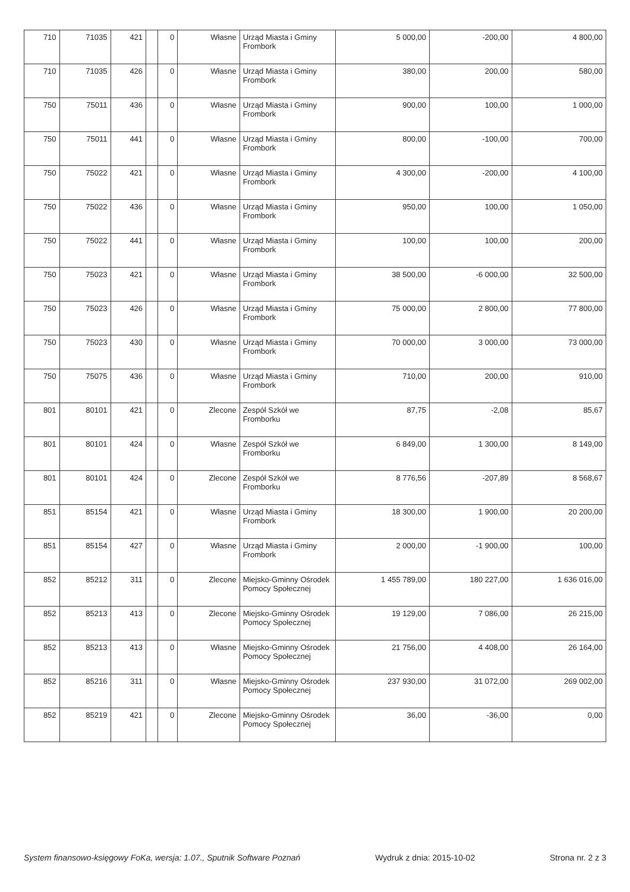| 710 | 71035 | 421 | | 0 | Własne | Urząd Miasta i Gminy Frombork | 5 000,00 | -200,00 | 4 800,00 |
| 710 | 71035 | 426 | | 0 | Własne | Urząd Miasta i Gminy Frombork | 380,00 | 200,00 | 580,00 |
| 750 | 75011 | 436 | | 0 | Własne | Urząd Miasta i Gminy Frombork | 900,00 | 100,00 | 1 000,00 |
| 750 | 75011 | 441 | | 0 | Własne | Urząd Miasta i Gminy Frombork | 800,00 | -100,00 | 700,00 |
| 750 | 75022 | 421 | | 0 | Własne | Urząd Miasta i Gminy Frombork | 4 300,00 | -200,00 | 4 100,00 |
| 750 | 75022 | 436 | | 0 | Własne | Urząd Miasta i Gminy Frombork | 950,00 | 100,00 | 1 050,00 |
| 750 | 75022 | 441 | | 0 | Własne | Urząd Miasta i Gminy Frombork | 100,00 | 100,00 | 200,00 |
| 750 | 75023 | 421 | | 0 | Własne | Urząd Miasta i Gminy Frombork | 38 500,00 | -6 000,00 | 32 500,00 |
| 750 | 75023 | 426 | | 0 | Własne | Urząd Miasta i Gminy Frombork | 75 000,00 | 2 800,00 | 77 800,00 |
| 750 | 75023 | 430 | | 0 | Własne | Urząd Miasta i Gminy Frombork | 70 000,00 | 3 000,00 | 73 000,00 |
| 750 | 75075 | 436 | | 0 | Własne | Urząd Miasta i Gminy Frombork | 710,00 | 200,00 | 910,00 |
| 801 | 80101 | 421 | | 0 | Zlecone | Zespół Szkół we Fromborku | 87,75 | -2,08 | 85,67 |
| 801 | 80101 | 424 | | 0 | Własne | Zespół Szkół we Fromborku | 6 849,00 | 1 300,00 | 8 149,00 |
| 801 | 80101 | 424 | | 0 | Zlecone | Zespół Szkół we Fromborku | 8 776,56 | -207,89 | 8 568,67 |
| 851 | 85154 | 421 | | 0 | Własne | Urząd Miasta i Gminy Frombork | 18 300,00 | 1 900,00 | 20 200,00 |
| 851 | 85154 | 427 | | 0 | Własne | Urząd Miasta i Gminy Frombork | 2 000,00 | -1 900,00 | 100,00 |
| 852 | 85212 | 311 | | 0 | Zlecone | Miejsko-Gminny Ośrodek Pomocy Społecznej | 1 455 789,00 | 180 227,00 | 1 636 016,00 |
| 852 | 85213 | 413 | | 0 | Zlecone | Miejsko-Gminny Ośrodek Pomocy Społecznej | 19 129,00 | 7 086,00 | 26 215,00 |
| 852 | 85213 | 413 | | 0 | Własne | Miejsko-Gminny Ośrodek Pomocy Społecznej | 21 756,00 | 4 408,00 | 26 164,00 |
| 852 | 85216 | 311 | | 0 | Własne | Miejsko-Gminny Ośrodek Pomocy Społecznej | 237 930,00 | 31 072,00 | 269 002,00 |
| 852 | 85219 | 421 | | 0 | Zlecone | Miejsko-Gminny Ośrodek Pomocy Społecznej | 36,00 | -36,00 | 0,00 |
System finansowo-księgowy FoKa, wersja: 1.07., Sputnik Software Poznań Wydruk z dnia: 2015-10-02 Strona nr. 2 z 3